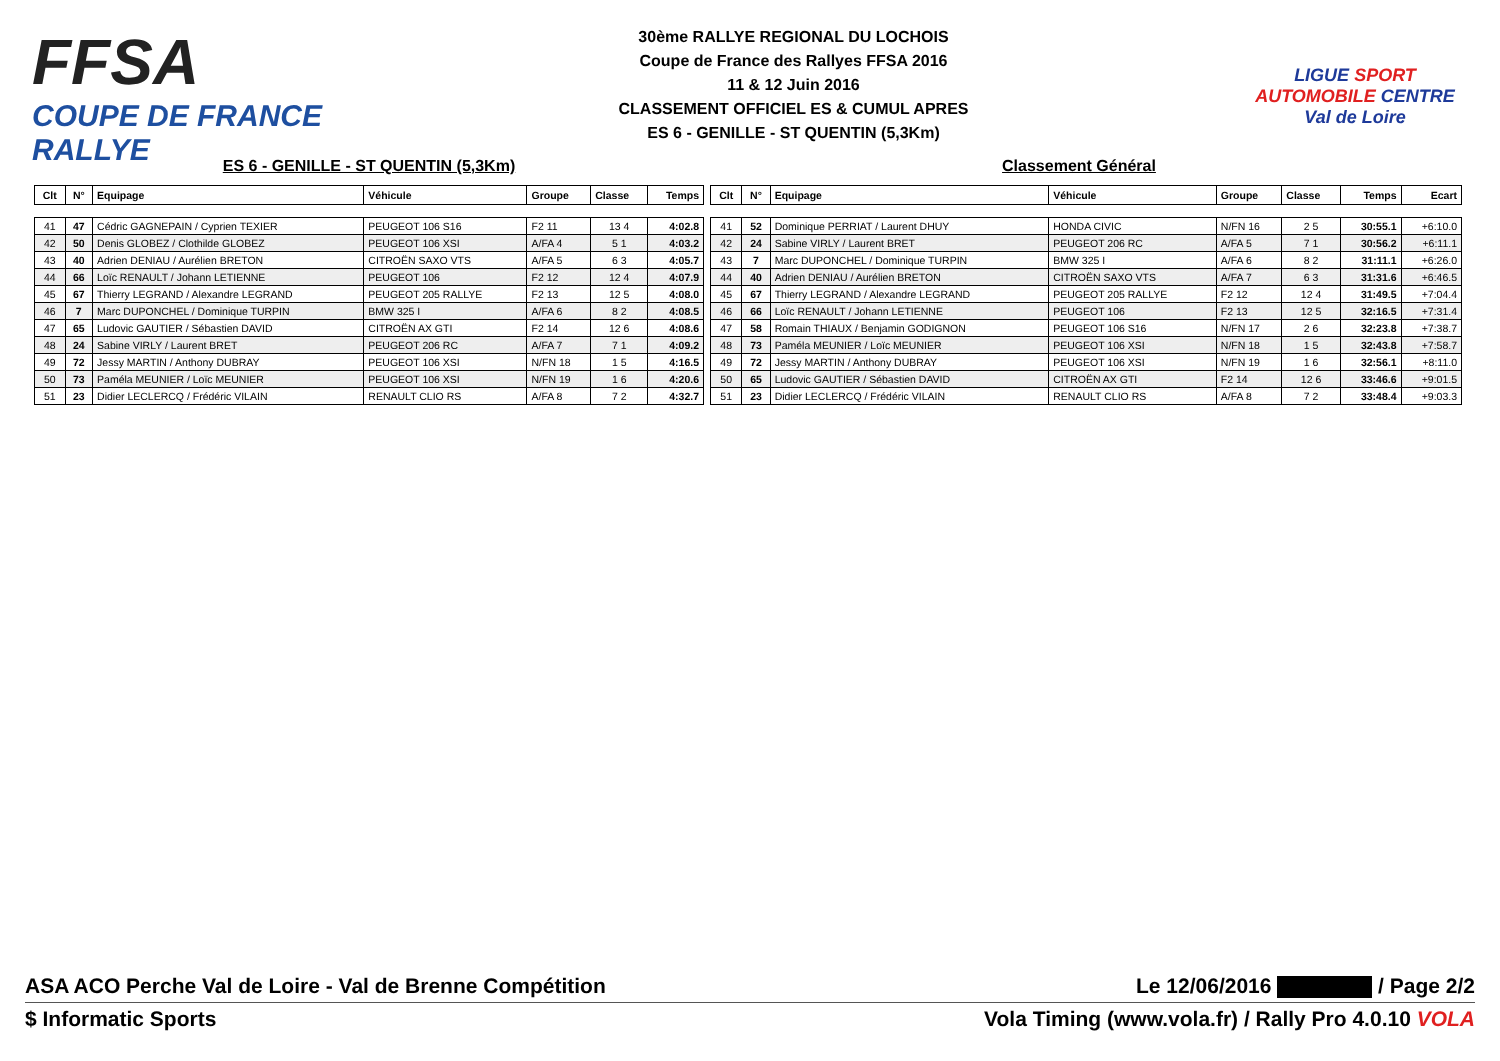FFSA
COUPE DE FRANCE RALLYE
30ème RALLYE REGIONAL DU LOCHOIS
Coupe de France des Rallyes FFSA 2016
11 & 12 Juin 2016
CLASSEMENT OFFICIEL ES & CUMUL APRES
ES 6 - GENILLE - ST QUENTIN (5,3Km)
LIGUE SPORT AUTOMOBILE CENTRE Val de Loire
ES 6 - GENILLE - ST QUENTIN (5,3Km) Classement Général
| Clt | N° | Equipage | Véhicule | Groupe | Classe | Temps |
| --- | --- | --- | --- | --- | --- | --- |
| 41 | 47 | Cédric GAGNEPAIN / Cyprien TEXIER | PEUGEOT 106 S16 | F2 11 | 13 4 | 4:02.8 |
| 42 | 50 | Denis GLOBEZ / Clothilde GLOBEZ | PEUGEOT 106 XSI | A/FA 4 | 5 1 | 4:03.2 |
| 43 | 40 | Adrien DENIAU / Aurélien BRETON | CITROËN SAXO VTS | A/FA 5 | 6 3 | 4:05.7 |
| 44 | 66 | Loïc RENAULT / Johann LETIENNE | PEUGEOT 106 | F2 12 | 12 4 | 4:07.9 |
| 45 | 67 | Thierry LEGRAND / Alexandre LEGRAND | PEUGEOT 205 RALLYE | F2 13 | 12 5 | 4:08.0 |
| 46 | 7 | Marc DUPONCHEL / Dominique TURPIN | BMW 325 I | A/FA 6 | 8 2 | 4:08.5 |
| 47 | 65 | Ludovic GAUTIER / Sébastien DAVID | CITROËN AX GTI | F2 14 | 12 6 | 4:08.6 |
| 48 | 24 | Sabine VIRLY / Laurent BRET | PEUGEOT 206 RC | A/FA 7 | 7 1 | 4:09.2 |
| 49 | 72 | Jessy MARTIN / Anthony DUBRAY | PEUGEOT 106 XSI | N/FN 18 | 1 5 | 4:16.5 |
| 50 | 73 | Paméla MEUNIER / Loïc MEUNIER | PEUGEOT 106 XSI | N/FN 19 | 1 6 | 4:20.6 |
| 51 | 23 | Didier LECLERCQ / Frédéric VILAIN | RENAULT CLIO RS | A/FA 8 | 7 2 | 4:32.7 |
| Clt | N° | Equipage | Véhicule | Groupe | Classe | Temps | Ecart |
| --- | --- | --- | --- | --- | --- | --- | --- |
| 41 | 52 | Dominique PERRIAT / Laurent DHUY | HONDA CIVIC | N/FN 16 | 2 5 | 30:55.1 | +6:10.0 |
| 42 | 24 | Sabine VIRLY / Laurent BRET | PEUGEOT 206 RC | A/FA 5 | 7 1 | 30:56.2 | +6:11.1 |
| 43 | 7 | Marc DUPONCHEL / Dominique TURPIN | BMW 325 I | A/FA 6 | 8 2 | 31:11.1 | +6:26.0 |
| 44 | 40 | Adrien DENIAU / Aurélien BRETON | CITROËN SAXO VTS | A/FA 7 | 6 3 | 31:31.6 | +6:46.5 |
| 45 | 67 | Thierry LEGRAND / Alexandre LEGRAND | PEUGEOT 205 RALLYE | F2 12 | 12 4 | 31:49.5 | +7:04.4 |
| 46 | 66 | Loïc RENAULT / Johann LETIENNE | PEUGEOT 106 | F2 13 | 12 5 | 32:16.5 | +7:31.4 |
| 47 | 58 | Romain THIAUX / Benjamin GODIGNON | PEUGEOT 106 S16 | N/FN 17 | 2 6 | 32:23.8 | +7:38.7 |
| 48 | 73 | Paméla MEUNIER / Loïc MEUNIER | PEUGEOT 106 XSI | N/FN 18 | 1 5 | 32:43.8 | +7:58.7 |
| 49 | 72 | Jessy MARTIN / Anthony DUBRAY | PEUGEOT 106 XSI | N/FN 19 | 1 6 | 32:56.1 | +8:11.0 |
| 50 | 65 | Ludovic GAUTIER / Sébastien DAVID | CITROËN AX GTI | F2 14 | 12 6 | 33:46.6 | +9:01.5 |
| 51 | 23 | Didier LECLERCQ / Frédéric VILAIN | RENAULT CLIO RS | A/FA 8 | 7 2 | 33:48.4 | +9:03.3 |
ASA ACO Perche Val de Loire - Val de Brenne Compétition Le 12/06/2016 / Page 2/2
$ Informatic Sports Vola Timing (www.vola.fr) / Rally Pro 4.0.10 VOLA